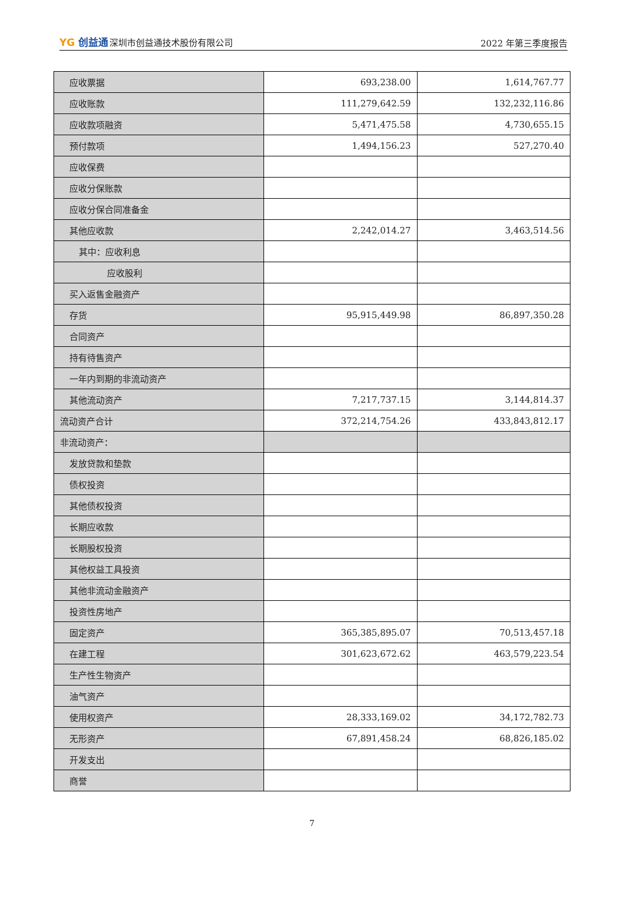YG 创益通深圳市创益通技术股份有限公司
2022 年第三季度报告
| 应收票据 | 693,238.00 | 1,614,767.77 |
| 应收账款 | 111,279,642.59 | 132,232,116.86 |
| 应收款项融资 | 5,471,475.58 | 4,730,655.15 |
| 预付款项 | 1,494,156.23 | 527,270.40 |
| 应收保费 | | |
| 应收分保账款 | | |
| 应收分保合同准备金 | | |
| 其他应收款 | 2,242,014.27 | 3,463,514.56 |
| 其中：应收利息 | | |
| 应收股利 | | |
| 买入返售金融资产 | | |
| 存货 | 95,915,449.98 | 86,897,350.28 |
| 合同资产 | | |
| 持有待售资产 | | |
| 一年内到期的非流动资产 | | |
| 其他流动资产 | 7,217,737.15 | 3,144,814.37 |
| 流动资产合计 | 372,214,754.26 | 433,843,812.17 |
| 非流动资产： | | |
| 发放贷款和垫款 | | |
| 债权投资 | | |
| 其他债权投资 | | |
| 长期应收款 | | |
| 长期股权投资 | | |
| 其他权益工具投资 | | |
| 其他非流动金融资产 | | |
| 投资性房地产 | | |
| 固定资产 | 365,385,895.07 | 70,513,457.18 |
| 在建工程 | 301,623,672.62 | 463,579,223.54 |
| 生产性生物资产 | | |
| 油气资产 | | |
| 使用权资产 | 28,333,169.02 | 34,172,782.73 |
| 无形资产 | 67,891,458.24 | 68,826,185.02 |
| 开发支出 | | |
| 商誉 | | |
7